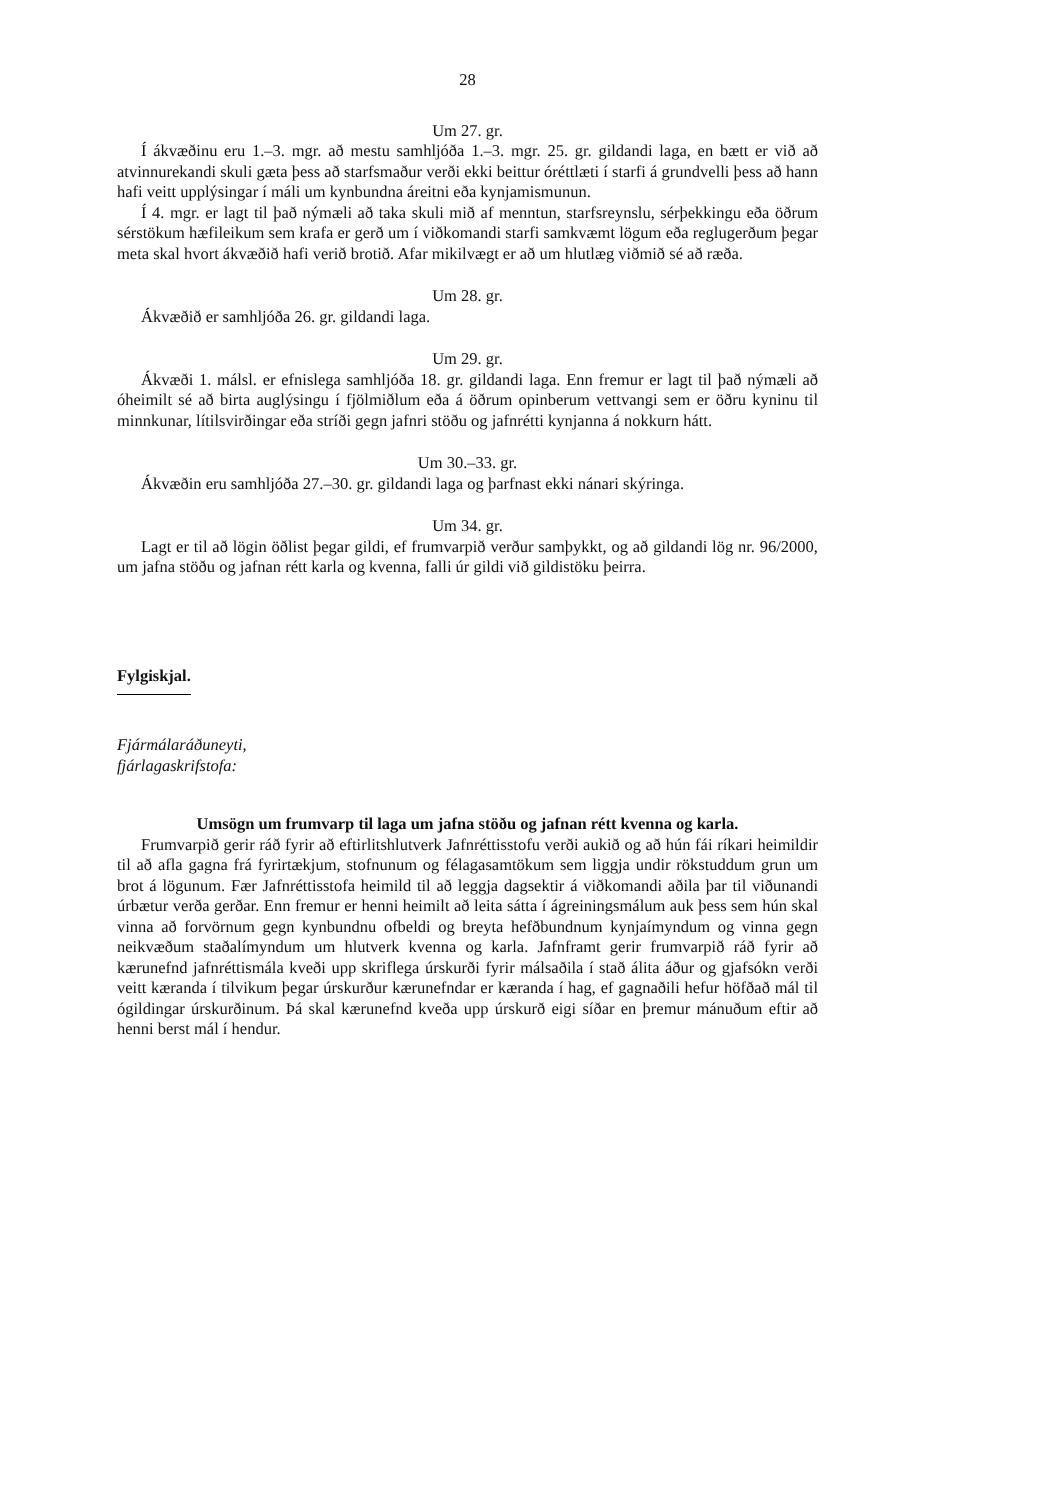28
Um 27. gr.
Í ákvæðinu eru 1.–3. mgr. að mestu samhljóða 1.–3. mgr. 25. gr. gildandi laga, en bætt er við að atvinnurekandi skuli gæta þess að starfsmaður verði ekki beittur óréttlæti í starfi á grundvelli þess að hann hafi veitt upplýsingar í máli um kynbundna áreitni eða kynja­mismunun.
Í 4. mgr. er lagt til það nýmæli að taka skuli mið af menntun, starfsreynslu, sérþekkingu eða öðrum sérstökum hæfileikum sem krafa er gerð um í viðkomandi starfi samkvæmt lögum eða reglugerðum þegar meta skal hvort ákvæðið hafi verið brotið. Afar mikilvægt er að um hlutlæg viðmið sé að ræða.
Um 28. gr.
Ákvæðið er samhljóða 26. gr. gildandi laga.
Um 29. gr.
Ákvæði 1. málsl. er efnislega samhljóða 18. gr. gildandi laga. Enn fremur er lagt til það nýmæli að óheimilt sé að birta auglýsingu í fjölmiðlum eða á öðrum opinberum vettvangi sem er öðru kyninu til minnkunar, lítilsvirðingar eða stríði gegn jafnri stöðu og jafnrétti kynjanna á nokkurn hátt.
Um 30.–33. gr.
Ákvæðin eru samhljóða 27.–30. gr. gildandi laga og þarfnast ekki nánari skýringa.
Um 34. gr.
Lagt er til að lögin öðlist þegar gildi, ef frumvarpið verður samþykkt, og að gildandi lög nr. 96/2000, um jafna stöðu og jafnan rétt karla og kvenna, falli úr gildi við gildistöku þeirra.
Fylgiskjal.
Fjármálaráðuneyti,
fjárlagaskrifstofa:
Umsögn um frumvarp til laga um jafna stöðu og jafnan rétt kvenna og karla.
Frumvarpið gerir ráð fyrir að eftirlitshlutverk Jafnréttisstofu verði aukið og að hún fái ríkari heimildir til að afla gagna frá fyrirtækjum, stofnunum og félagasamtökum sem liggja undir rökstuddum grun um brot á lögunum. Fær Jafnréttisstofa heimild til að leggja dagsektir á viðkomandi aðila þar til viðunandi úrbætur verða gerðar. Enn fremur er henni heimilt að leita sátta í ágreiningsmálum auk þess sem hún skal vinna að forvörnum gegn kynbundnu ofbeldi og breyta hefðbundnum kynjaímyndum og vinna gegn neikvæðum staðalímyndum um hlutverk kvenna og karla. Jafnframt gerir frumvarpið ráð fyrir að kærunefnd jafnréttis­mála kveði upp skriflega úrskurði fyrir málsaðila í stað álita áður og gjafsókn verði veitt kæranda í tilvikum þegar úrskurður kærunefndar er kæranda í hag, ef gagnaðili hefur höfðað mál til ógildingar úrskurðinum. Þá skal kærunefnd kveða upp úrskurð eigi síðar en þremur mánuðum eftir að henni berst mál í hendur.